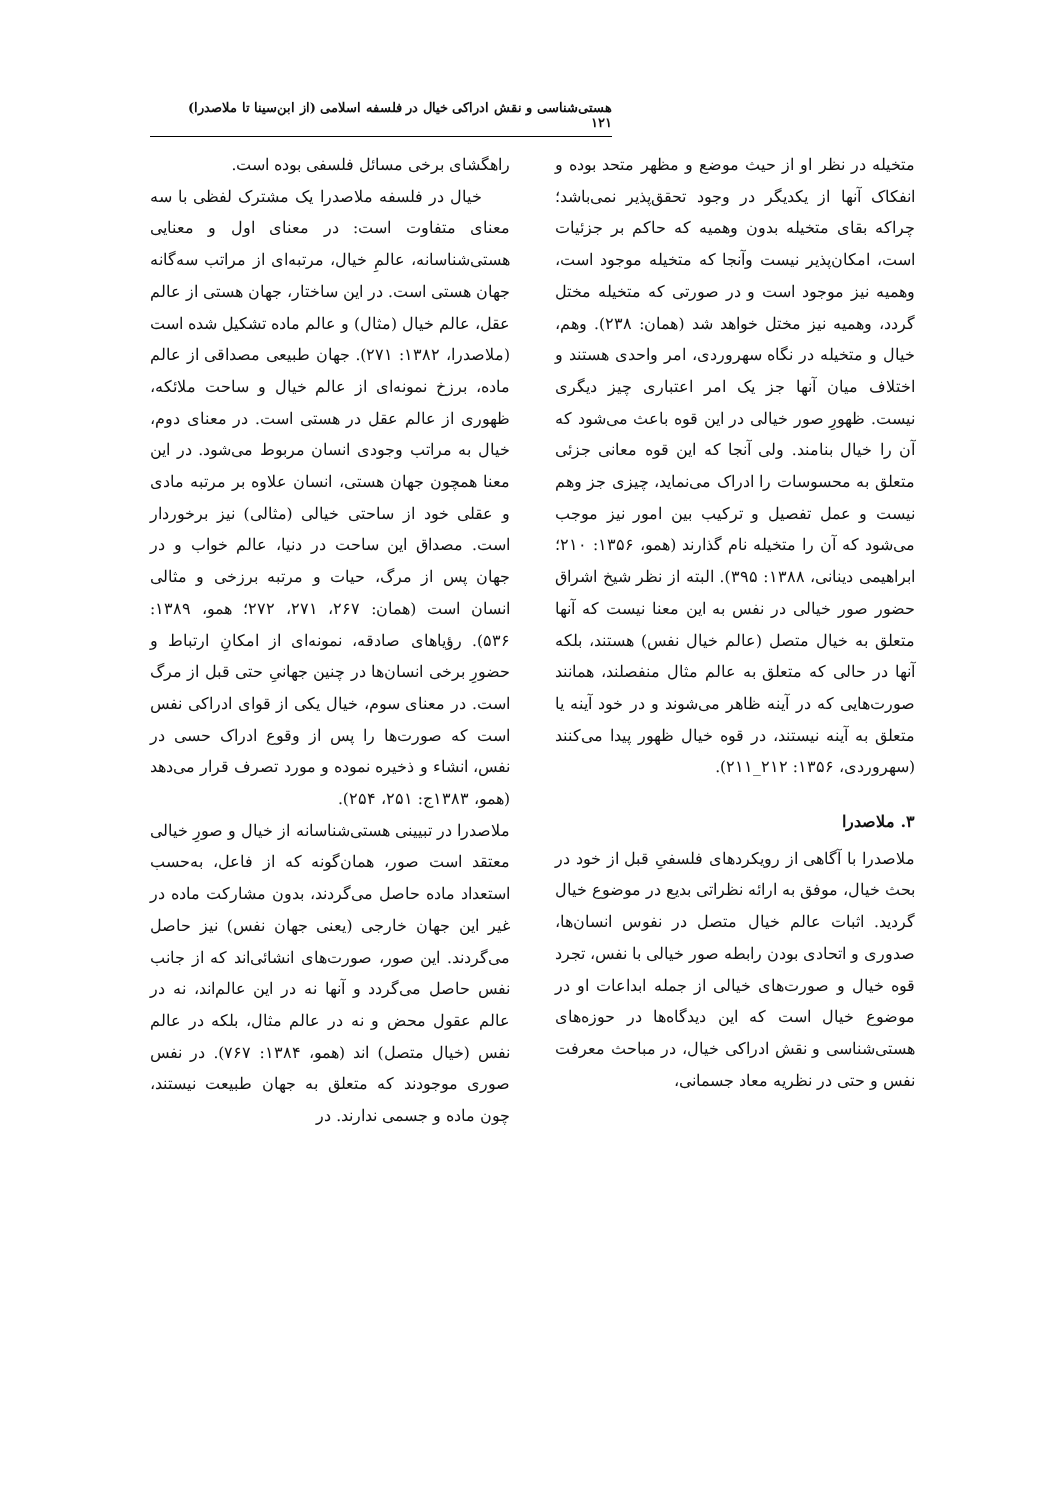هستی‌شناسی و نقش ادراکی خیال در فلسفه اسلامی (از ابن‌سینا تا ملاصدرا) ۱۲۱
متخیله در نظر او از حیث موضع و مظهر متحد بوده و انفکاک آنها از یکدیگر در وجود تحقق‌پذیر نمی‌باشد؛ چراکه بقای متخیله بدون وهمیه که حاکم بر جزئیات است، امکان‌پذیر نیست وآنجا که متخیله موجود است، وهمیه نیز موجود است و در صورتی که متخیله مختل گردد، وهمیه نیز مختل خواهد شد (همان: ۲۳۸). وهم، خیال و متخیله در نگاه سهروردی، امر واحدی هستند و اختلاف میان آنها جز یک امر اعتباری چیز دیگری نیست. ظهورِ صور خیالی در این قوه باعث می‌شود که آن را خیال بنامند. ولی آنجا که این قوه معانی جزئی متعلق به محسوسات را ادراک می‌نماید، چیزی جز وهم نیست و عمل تفصیل و ترکیب بین امور نیز موجب می‌شود که آن را متخیله نام گذارند (همو، ۱۳۵۶: ۲۱۰؛ ابراهیمی دینانی، ۱۳۸۸: ۳۹۵). البته از نظر شیخ اشراق حضور صور خیالی در نفس به این معنا نیست که آنها متعلق به خیال متصل (عالم خیال نفس) هستند، بلکه آنها در حالی که متعلق به عالم مثال منفصلند، همانند صورت‌هایی که در آینه ظاهر می‌شوند و در خود آینه یا متعلق به آینه نیستند، در قوه خیال ظهور پیدا می‌کنند (سهروردی، ۱۳۵۶: ۲۱۲_۲۱۱).
۳. ملاصدرا
ملاصدرا با آگاهی از رویکردهای فلسفیِ قبل از خود در بحث خیال، موفق به ارائه نظراتی بدیع در موضوع خیال گردید. اثبات عالم خیال متصل در نفوس انسان‌ها، صدوری و اتحادی بودن رابطه صور خیالی با نفس، تجرد قوه خیال و صورت‌های خیالی از جمله ابداعات او در موضوع خیال است که این دیدگاه‌ها در حوزه‌های هستی‌شناسی و نقش ادراکی خیال، در مباحث معرفت نفس و حتی در نظریه معاد جسمانی،
راهگشای برخی مسائل فلسفی بوده است.
خیال در فلسفه ملاصدرا یک مشترک لفظی با سه معنای متفاوت است: در معنای اول و معنایی هستی‌شناسانه، عالمِ خیال، مرتبه‌ای از مراتب سه‌گانه جهان هستی است. در این ساختار، جهان هستی از عالم عقل، عالم خیال (مثال) و عالم ماده تشکیل شده است (ملاصدرا، ۱۳۸۲: ۲۷۱). جهان طبیعی مصداقی از عالم ماده، برزخ نمونه‌ای از عالم خیال و ساحت ملائکه، ظهوری از عالم عقل در هستی است. در معنای دوم، خیال به مراتب وجودی انسان مربوط می‌شود. در این معنا همچون جهان هستی، انسان علاوه بر مرتبه مادی و عقلی خود از ساحتی خیالی (مثالی) نیز برخوردار است. مصداق این ساحت در دنیا، عالم خواب و در جهان پس از مرگ، حیات و مرتبه برزخی و مثالی انسان است (همان: ۲۶۷، ۲۷۱، ۲۷۲؛ همو، ۱۳۸۹: ۵۳۶). رؤیاهای صادقه، نمونه‌ای از امکانِ ارتباط و حضورِ برخی انسان‌ها در چنین جهانیِ حتی قبل از مرگ است. در معنای سوم، خیال یکی از قوای ادراکی نفس است که صورت‌ها را پس از وقوع ادراک حسی در نفس، انشاء و ذخیره نموده و مورد تصرف قرار می‌دهد (همو، ۱۳۸۳ج: ۲۵۱، ۲۵۴).
ملاصدرا در تبیینی هستی‌شناسانه از خیال و صورِ خیالی معتقد است صور، همان‌گونه که از فاعل، به‌حسب استعداد ماده حاصل می‌گردند، بدون مشارکت ماده در غیر این جهان خارجی (یعنی جهان نفس) نیز حاصل می‌گردند. این صور، صورت‌های انشائی‌اند که از جانب نفس حاصل می‌گردد و آنها نه در این عالم‌اند، نه در عالم عقول محض و نه در عالم مثال، بلکه در عالم نفس (خیال متصل) اند (همو، ۱۳۸۴: ۷۶۷). در نفس صوری موجودند که متعلق به جهان طبیعت نیستند، چون ماده و جسمی ندارند. در